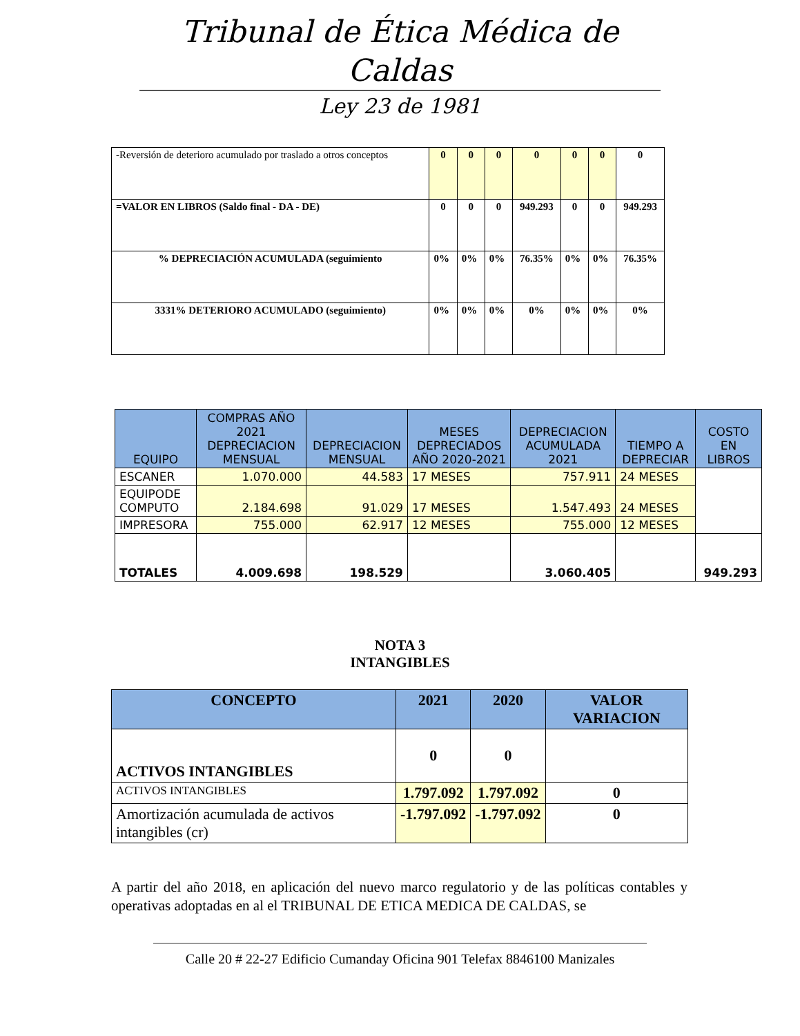Tribunal de Ética Médica de Caldas
Ley 23 de 1981
| -Reversión de deterioro acumulado por traslado a otros conceptos | 0 | 0 | 0 | 0 | 0 | 0 | 0 |
| =VALOR EN LIBROS (Saldo final - DA - DE) | 0 | 0 | 0 | 949.293 | 0 | 0 | 949.293 |
| % DEPRECIACIÓN ACUMULADA (seguimiento | 0% | 0% | 0% | 76.35% | 0% | 0% | 76.35% |
| 3331% DETERIORO ACUMULADO (seguimiento) | 0% | 0% | 0% | 0% | 0% | 0% | 0% |
| EQUIPO | COMPRAS AÑO 2021 DEPRECIACION MENSUAL | DEPRECIACION MENSUAL | MESES DEPRECIADOS AÑO 2020-2021 | DEPRECIACION ACUMULADA 2021 | TIEMPO A DEPRECIAR | COSTO EN LIBROS |
| --- | --- | --- | --- | --- | --- | --- |
| ESCANER | 1.070.000 | 44.583 | 17 MESES | 757.911 | 24 MESES | |
| EQUIPODE COMPUTO | 2.184.698 | 91.029 | 17 MESES | 1.547.493 | 24 MESES | |
| IMPRESORA | 755.000 | 62.917 | 12 MESES | 755.000 | 12 MESES | |
| TOTALES | 4.009.698 | 198.529 | | 3.060.405 | | 949.293 |
NOTA 3
INTANGIBLES
| CONCEPTO | 2021 | 2020 | VALOR VARIACION |
| --- | --- | --- | --- |
| ACTIVOS INTANGIBLES | 0 | 0 | |
| ACTIVOS INTANGIBLES | 1.797.092 | 1.797.092 | 0 |
| Amortización acumulada de activos intangibles (cr) | -1.797.092 | -1.797.092 | 0 |
A partir del año 2018, en aplicación del nuevo marco regulatorio y de las políticas contables y operativas adoptadas en al el TRIBUNAL DE ETICA MEDICA DE CALDAS, se
Calle 20 # 22-27 Edificio Cumanday Oficina 901 Telefax 8846100 Manizales